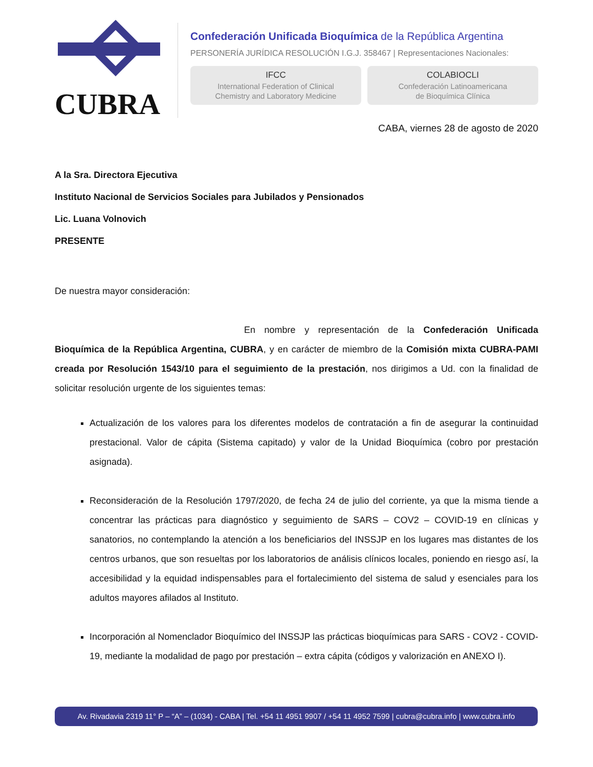CUBRA
Confederación Unificada Bioquímica de la República Argentina
PERSONERÍA JURÍDICA RESOLUCIÓN I.G.J. 358467 | Representaciones Nacionales:
IFCC
International Federation of Clinical
Chemistry and Laboratory Medicine
COLABIOCLI
Confederación Latinoamericana
de Bioquímica Clínica
CABA, viernes 28 de agosto de 2020
A la Sra. Directora Ejecutiva
Instituto Nacional de Servicios Sociales para Jubilados y Pensionados
Lic. Luana Volnovich
PRESENTE
De nuestra mayor consideración:
En nombre y representación de la Confederación Unificada Bioquímica de la República Argentina, CUBRA, y en carácter de miembro de la Comisión mixta CUBRA-PAMI creada por Resolución 1543/10 para el seguimiento de la prestación, nos dirigimos a Ud. con la finalidad de solicitar resolución urgente de los siguientes temas:
Actualización de los valores para los diferentes modelos de contratación a fin de asegurar la continuidad prestacional. Valor de cápita (Sistema capitado) y valor de la Unidad Bioquímica (cobro por prestación asignada).
Reconsideración de la Resolución 1797/2020, de fecha 24 de julio del corriente, ya que la misma tiende a concentrar las prácticas para diagnóstico y seguimiento de SARS – COV2 – COVID-19 en clínicas y sanatorios, no contemplando la atención a los beneficiarios del INSSJP en los lugares mas distantes de los centros urbanos, que son resueltas por los laboratorios de análisis clínicos locales, poniendo en riesgo así, la accesibilidad y la equidad indispensables para el fortalecimiento del sistema de salud y esenciales para los adultos mayores afilados al Instituto.
Incorporación al Nomenclador Bioquímico del INSSJP las prácticas bioquímicas para SARS - COV2 - COVID-19, mediante la modalidad de pago por prestación – extra cápita (códigos y valorización en ANEXO I).
Av. Rivadavia 2319 11° P – “A” – (1034) - CABA | Tel. +54 11 4951 9907 / +54 11 4952 7599 | cubra@cubra.info | www.cubra.info